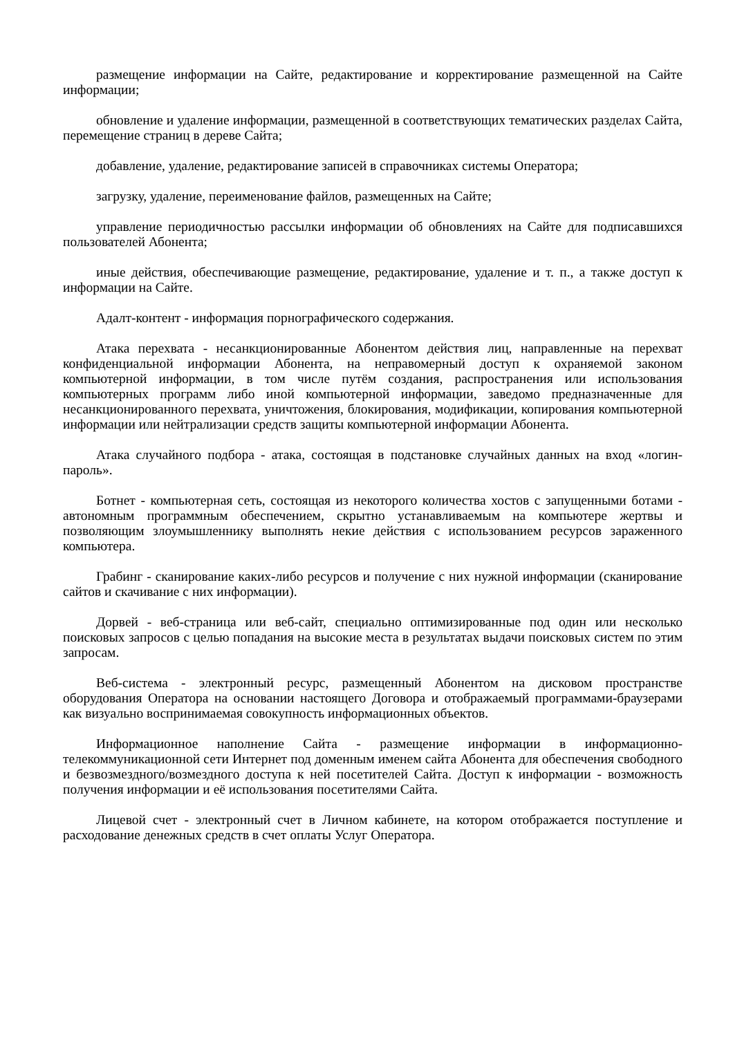размещение информации на Сайте, редактирование и корректирование размещенной на Сайте информации;
обновление и удаление информации, размещенной в соответствующих тематических разделах Сайта, перемещение страниц в дереве Сайта;
добавление, удаление, редактирование записей в справочниках системы Оператора;
загрузку, удаление, переименование файлов, размещенных на Сайте;
управление периодичностью рассылки информации об обновлениях на Сайте для подписавшихся пользователей Абонента;
иные действия, обеспечивающие размещение, редактирование, удаление и т. п., а также доступ к информации на Сайте.
Адалт-контент - информация порнографического содержания.
Атака перехвата - несанкционированные Абонентом действия лиц, направленные на перехват конфиденциальной информации Абонента, на неправомерный доступ к охраняемой законом компьютерной информации, в том числе путём создания, распространения или использования компьютерных программ либо иной компьютерной информации, заведомо предназначенные для несанкционированного перехвата, уничтожения, блокирования, модификации, копирования компьютерной информации или нейтрализации средств защиты компьютерной информации Абонента.
Атака случайного подбора - атака, состоящая в подстановке случайных данных на вход «логин-пароль».
Ботнет - компьютерная сеть, состоящая из некоторого количества хостов с запущенными ботами - автономным программным обеспечением, скрытно устанавливаемым на компьютере жертвы и позволяющим злоумышленнику выполнять некие действия с использованием ресурсов зараженного компьютера.
Грабинг - сканирование каких-либо ресурсов и получение с них нужной информации (сканирование сайтов и скачивание с них информации).
Дорвей - веб-страница или веб-сайт, специально оптимизированные под один или несколько поисковых запросов с целью попадания на высокие места в результатах выдачи поисковых систем по этим запросам.
Веб-система - электронный ресурс, размещенный Абонентом на дисковом пространстве оборудования Оператора на основании настоящего Договора и отображаемый программами-браузерами как визуально воспринимаемая совокупность информационных объектов.
Информационное наполнение Сайта - размещение информации в информационно-телекоммуникационной сети Интернет под доменным именем сайта Абонента для обеспечения свободного и безвозмездного/возмездного доступа к ней посетителей Сайта. Доступ к информации - возможность получения информации и её использования посетителями Сайта.
Лицевой счет - электронный счет в Личном кабинете, на котором отображается поступление и расходование денежных средств в счет оплаты Услуг Оператора.